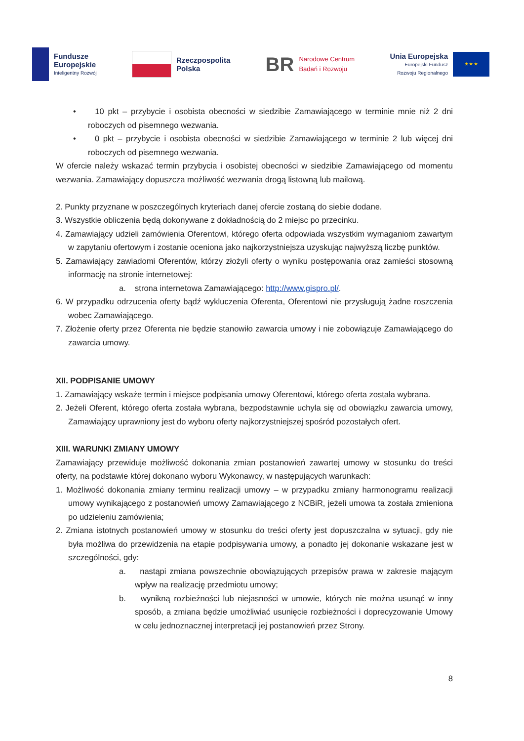Fundusze
Europejskie
Inteligentny Rozwój
Rzeczpospolita
Polska
BR
Narodowe Centrum
Badań i Rozwoju
Unia Europejska
Europejski Fundusz
Rozwoju Regionalnego
★ ★ ★
• 10 pkt – przybycie i osobista obecności w siedzibie Zamawiającego w terminie mnie niż 2 dni roboczych od pisemnego wezwania.
• 0 pkt – przybycie i osobista obecności w siedzibie Zamawiającego w terminie 2 lub więcej dni roboczych od pisemnego wezwania.
W ofercie należy wskazać termin przybycia i osobistej obecności w siedzibie Zamawiającego od momentu wezwania. Zamawiający dopuszcza możliwość wezwania drogą listowną lub mailową.
2. Punkty przyznane w poszczególnych kryteriach danej ofercie zostaną do siebie dodane.
3. Wszystkie obliczenia będą dokonywane z dokładnością do 2 miejsc po przecinku.
4. Zamawiający udzieli zamówienia Oferentowi, którego oferta odpowiada wszystkim wymaganiom zawartym w zapytaniu ofertowym i zostanie oceniona jako najkorzystniejsza uzyskując najwyższą liczbę punktów.
5. Zamawiający zawiadomi Oferentów, którzy złożyli oferty o wyniku postępowania oraz zamieści stosowną informację na stronie internetowej:
a. strona internetowa Zamawiającego: http://www.gispro.pl/.
6. W przypadku odrzucenia oferty bądź wykluczenia Oferenta, Oferentowi nie przysługują żadne roszczenia wobec Zamawiającego.
7. Złożenie oferty przez Oferenta nie będzie stanowiło zawarcia umowy i nie zobowiązuje Zamawiającego do zawarcia umowy.
XII. PODPISANIE UMOWY
1. Zamawiający wskaże termin i miejsce podpisania umowy Oferentowi, którego oferta została wybrana.
2. Jeżeli Oferent, którego oferta została wybrana, bezpodstawnie uchyla się od obowiązku zawarcia umowy, Zamawiający uprawniony jest do wyboru oferty najkorzystniejszej spośród pozostałych ofert.
XIII. WARUNKI ZMIANY UMOWY
Zamawiający przewiduje możliwość dokonania zmian postanowień zawartej umowy w stosunku do treści oferty, na podstawie której dokonano wyboru Wykonawcy, w następujących warunkach:
1. Możliwość dokonania zmiany terminu realizacji umowy – w przypadku zmiany harmonogramu realizacji umowy wynikającego z postanowień umowy Zamawiającego z NCBiR, jeżeli umowa ta została zmieniona po udzieleniu zamówienia;
2. Zmiana istotnych postanowień umowy w stosunku do treści oferty jest dopuszczalna w sytuacji, gdy nie była możliwa do przewidzenia na etapie podpisywania umowy, a ponadto jej dokonanie wskazane jest w szczególności, gdy:
a. nastąpi zmiana powszechnie obowiązujących przepisów prawa w zakresie mającym wpływ na realizację przedmiotu umowy;
b. wynikną rozbieżności lub niejasności w umowie, których nie można usunąć w inny sposób, a zmiana będzie umożliwiać usunięcie rozbieżności i doprecyzowanie Umowy w celu jednoznacznej interpretacji jej postanowień przez Strony.
8